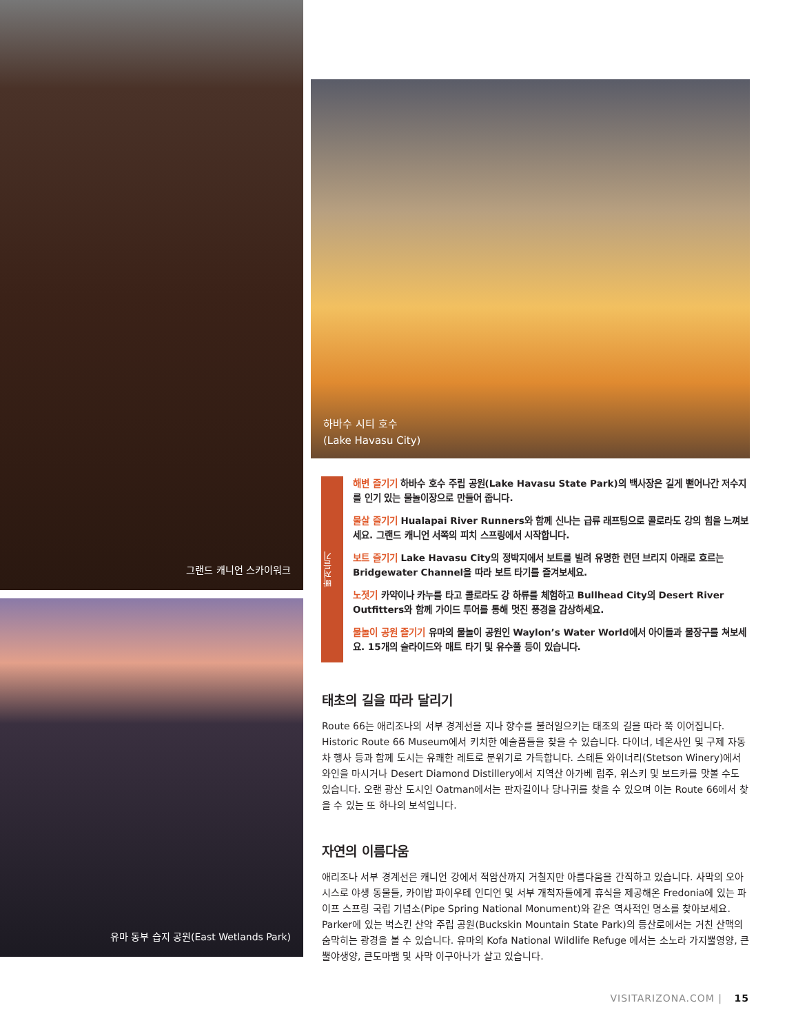그랜드 캐니언 스카이워크
유마 동부 습지 공원(East Wetlands Park)
하바수 시티 호수
(Lake Havasu City)
빠져들기
해변 즐기기 하바수 호수 주립 공원(Lake Havasu State Park)의 백사장은 길게 뻗어나간 저수지를 인기 있는 물놀이장으로 만들어 줍니다.
물살 즐기기 Hualapai River Runners와 함께 신나는 급류 래프팅으로 콜로라도 강의 힘을 느껴보세요. 그랜드 캐니언 서쪽의 피치 스프링에서 시작합니다.
보트 즐기기 Lake Havasu City의 정박지에서 보트를 빌려 유명한 런던 브리지 아래로 흐르는 Bridgewater Channel을 따라 보트 타기를 즐겨보세요.
노젓기 카약이나 카누를 타고 콜로라도 강 하류를 체험하고 Bullhead City의 Desert River Outfitters와 함께 가이드 투어를 통해 멋진 풍경을 감상하세요.
물놀이 공원 즐기기 유마의 물놀이 공원인 Waylon’s Water World에서 아이들과 물장구를 쳐보세요. 15개의 슬라이드와 매트 타기 및 유수풀 등이 있습니다.
태초의 길을 따라 달리기
Route 66는 애리조나의 서부 경계선을 지나 향수를 불러일으키는 태초의 길을 따라 쭉 이어집니다. Historic Route 66 Museum에서 키치한 예술품들을 찾을 수 있습니다. 다이너, 네온사인 및 구제 자동차 행사 등과 함께 도시는 유쾌한 레트로 분위기로 가득합니다. 스테튼 와이너리(Stetson Winery)에서 와인을 마시거나 Desert Diamond Distillery에서 지역산 아가베 럼주, 위스키 및 보드카를 맛볼 수도 있습니다. 오랜 광산 도시인 Oatman에서는 판자길이나 당나귀를 찾을 수 있으며 이는 Route 66에서 찾을 수 있는 또 하나의 보석입니다.
자연의 이름다움
애리조나 서부 경계선은 캐니언 강에서 적암산까지 거칠지만 아름다움을 간직하고 있습니다. 사막의 오아시스로 야생 동물들, 카이밥 파이우테 인디언 및 서부 개척자들에게 휴식을 제공해온 Fredonia에 있는 파이프 스프링 국립 기념소(Pipe Spring National Monument)와 같은 역사적인 명소를 찾아보세요. Parker에 있는 벅스킨 산악 주립 공원(Buckskin Mountain State Park)의 등산로에서는 거친 산맥의 숨막히는 광경을 볼 수 있습니다. 유마의 Kofa National Wildlife Refuge 에서는 소노라 가지뿔영양, 큰뿔야생양, 큰도마뱀 및 사막 이구아나가 살고 있습니다.
VISITARIZONA.COM | 15